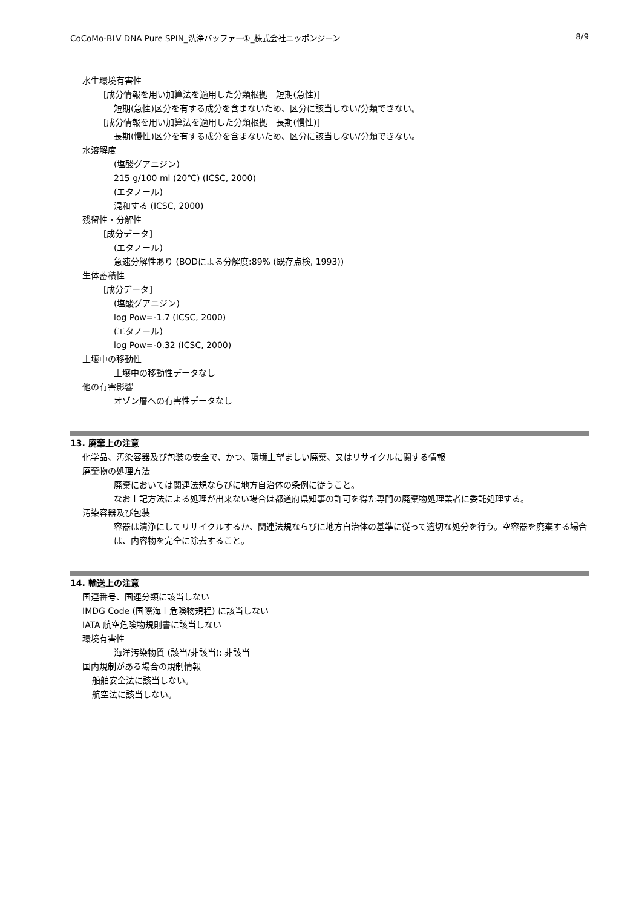CoCoMo-BLV DNA Pure SPIN_洗浄バッファー①_株式会社ニッポンジーン 8/9
水生環境有害性
[成分情報を用い加算法を適用した分類根拠　短期(急性)]
短期(急性)区分を有する成分を含まないため、区分に該当しない/分類できない。
[成分情報を用い加算法を適用した分類根拠　長期(慢性)]
長期(慢性)区分を有する成分を含まないため、区分に該当しない/分類できない。
水溶解度
(塩酸グアニジン)
215 g/100 ml (20℃) (ICSC, 2000)
(エタノール)
混和する (ICSC, 2000)
残留性・分解性
[成分データ]
(エタノール)
急速分解性あり (BODによる分解度:89% (既存点検, 1993))
生体蓄積性
[成分データ]
(塩酸グアニジン)
log Pow=-1.7 (ICSC, 2000)
(エタノール)
log Pow=-0.32 (ICSC, 2000)
土壌中の移動性
土壌中の移動性データなし
他の有害影響
オゾン層への有害性データなし
13. 廃棄上の注意
化学品、汚染容器及び包装の安全で、かつ、環境上望ましい廃棄、又はリサイクルに関する情報
廃棄物の処理方法
廃棄においては関連法規ならびに地方自治体の条例に従うこと。
なお上記方法による処理が出来ない場合は都道府県知事の許可を得た専門の廃棄物処理業者に委託処理する。
汚染容器及び包装
容器は清浄にしてリサイクルするか、関連法規ならびに地方自治体の基準に従って適切な処分を行う。空容器を廃棄する場合は、内容物を完全に除去すること。
14. 輸送上の注意
国連番号、国連分類に該当しない
IMDG Code (国際海上危険物規程) に該当しない
IATA 航空危険物規則書に該当しない
環境有害性
海洋汚染物質 (該当/非該当): 非該当
国内規制がある場合の規制情報
船舶安全法に該当しない。
航空法に該当しない。